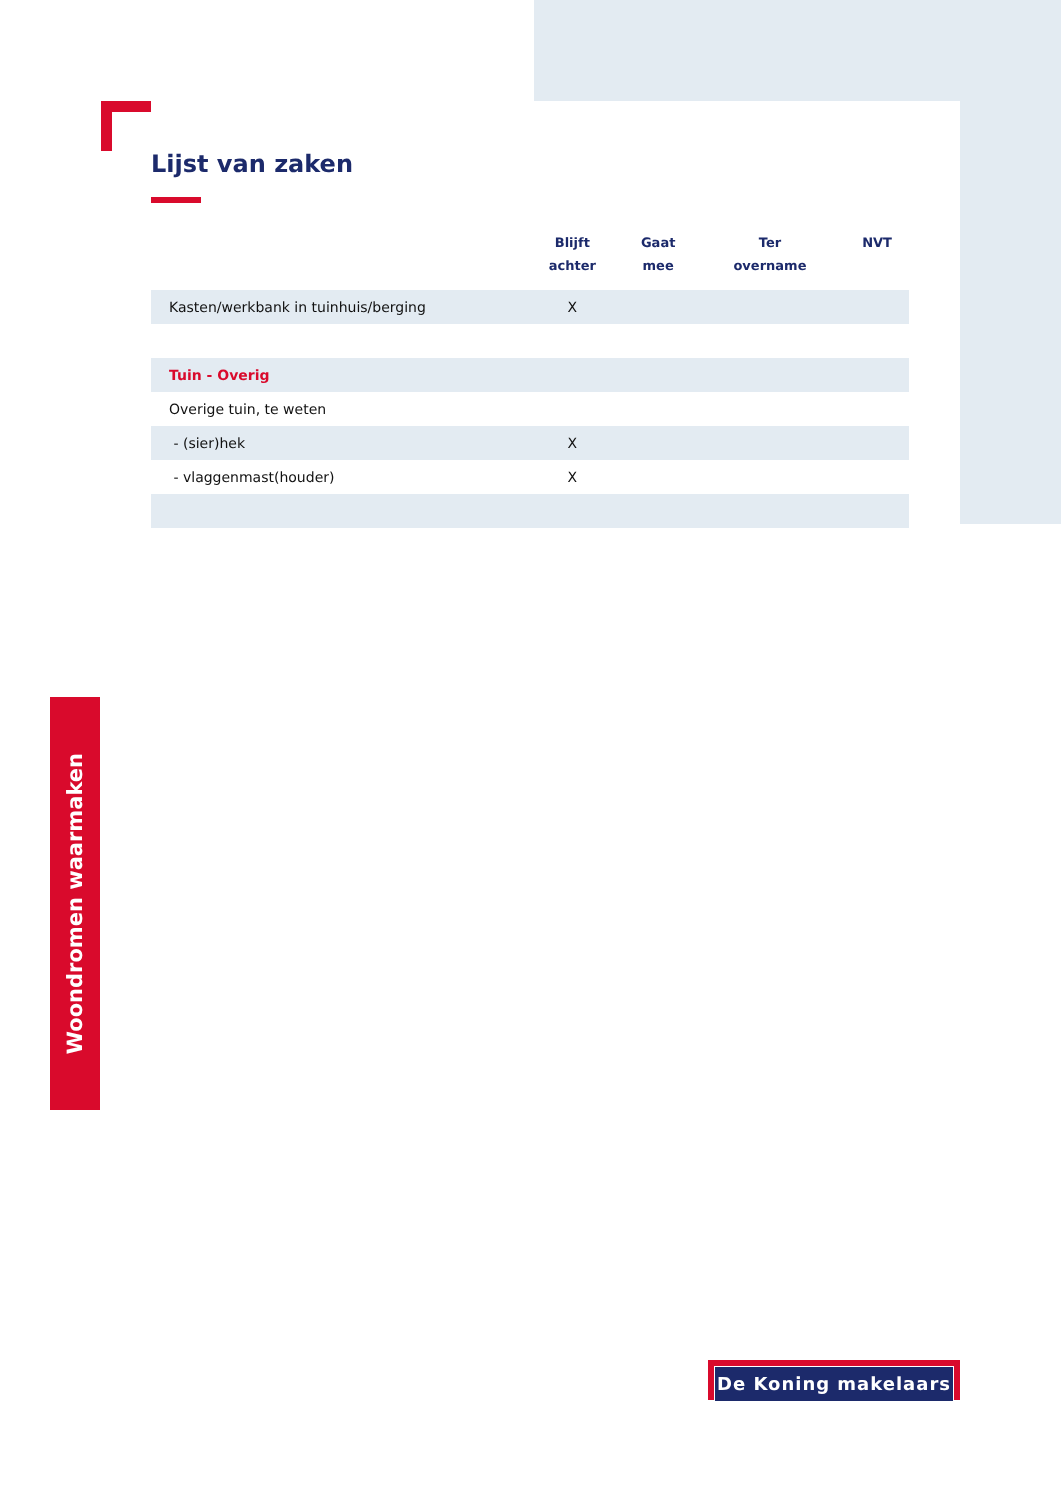Lijst van zaken
| | Blijft achter | Gaat mee | Ter overname | NVT |
| --- | --- | --- | --- | --- |
| Kasten/werkbank in tuinhuis/berging | X | | | |
| Tuin - Overig | | | | |
| Overige tuin, te weten | | | | |
| - (sier)hek | X | | | |
| - vlaggenmast(houder) | X | | | |
Woondromen waarmaken
De Koning makelaars